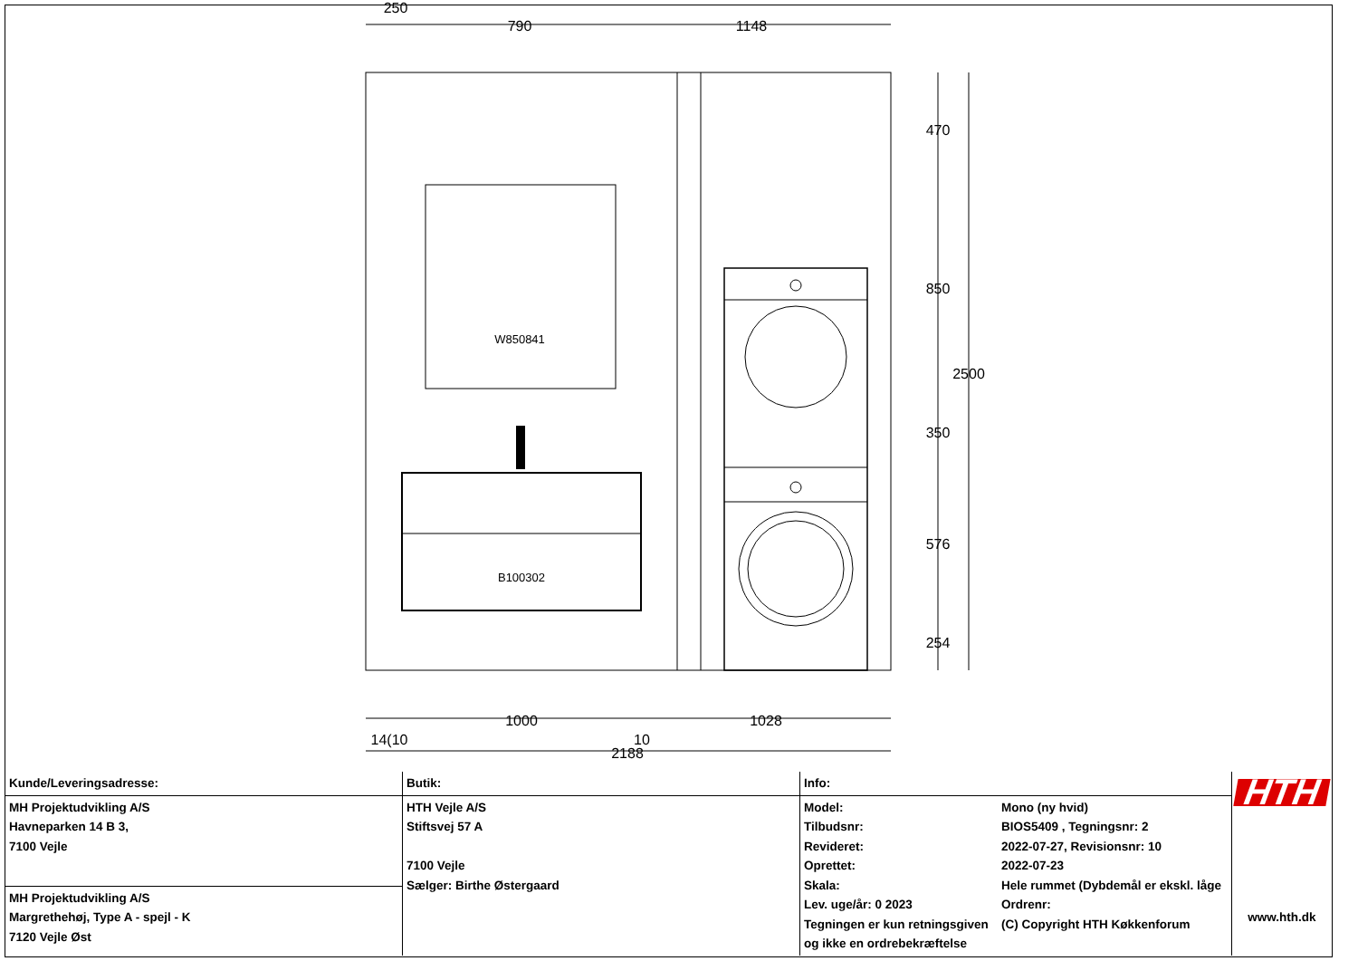250
790
1148
W850841
B100302
470
850
2500
350
576
254
1000
1028
14(10
10
2188
| Kunde/Leveringsadresse: | Butik: | Info: | | HTH www.hth.dk |
| MH Projektudvikling A/S Havneparken 14 B 3, 7100 Vejle | HTH Vejle A/S Stiftsvej 57 A 7100 Vejle Sælger: Birthe Østergaard | Model: Tilbudsnr: Revideret: Oprettet: Skala: Lev. uge/år: 0 2023 Tegningen er kun retningsgiven og ikke en ordrebekræftelse | Mono (ny hvid) BIOS5409 , Tegningsnr: 2 2022-07-27, Revisionsnr: 10 2022-07-23 Hele rummet (Dybdemål er ekskl. låge Ordrenr: (C) Copyright HTH Køkkenforum | |
| MH Projektudvikling A/S Margrethehøj, Type A - spejl - K 7120 Vejle Øst | | | | |